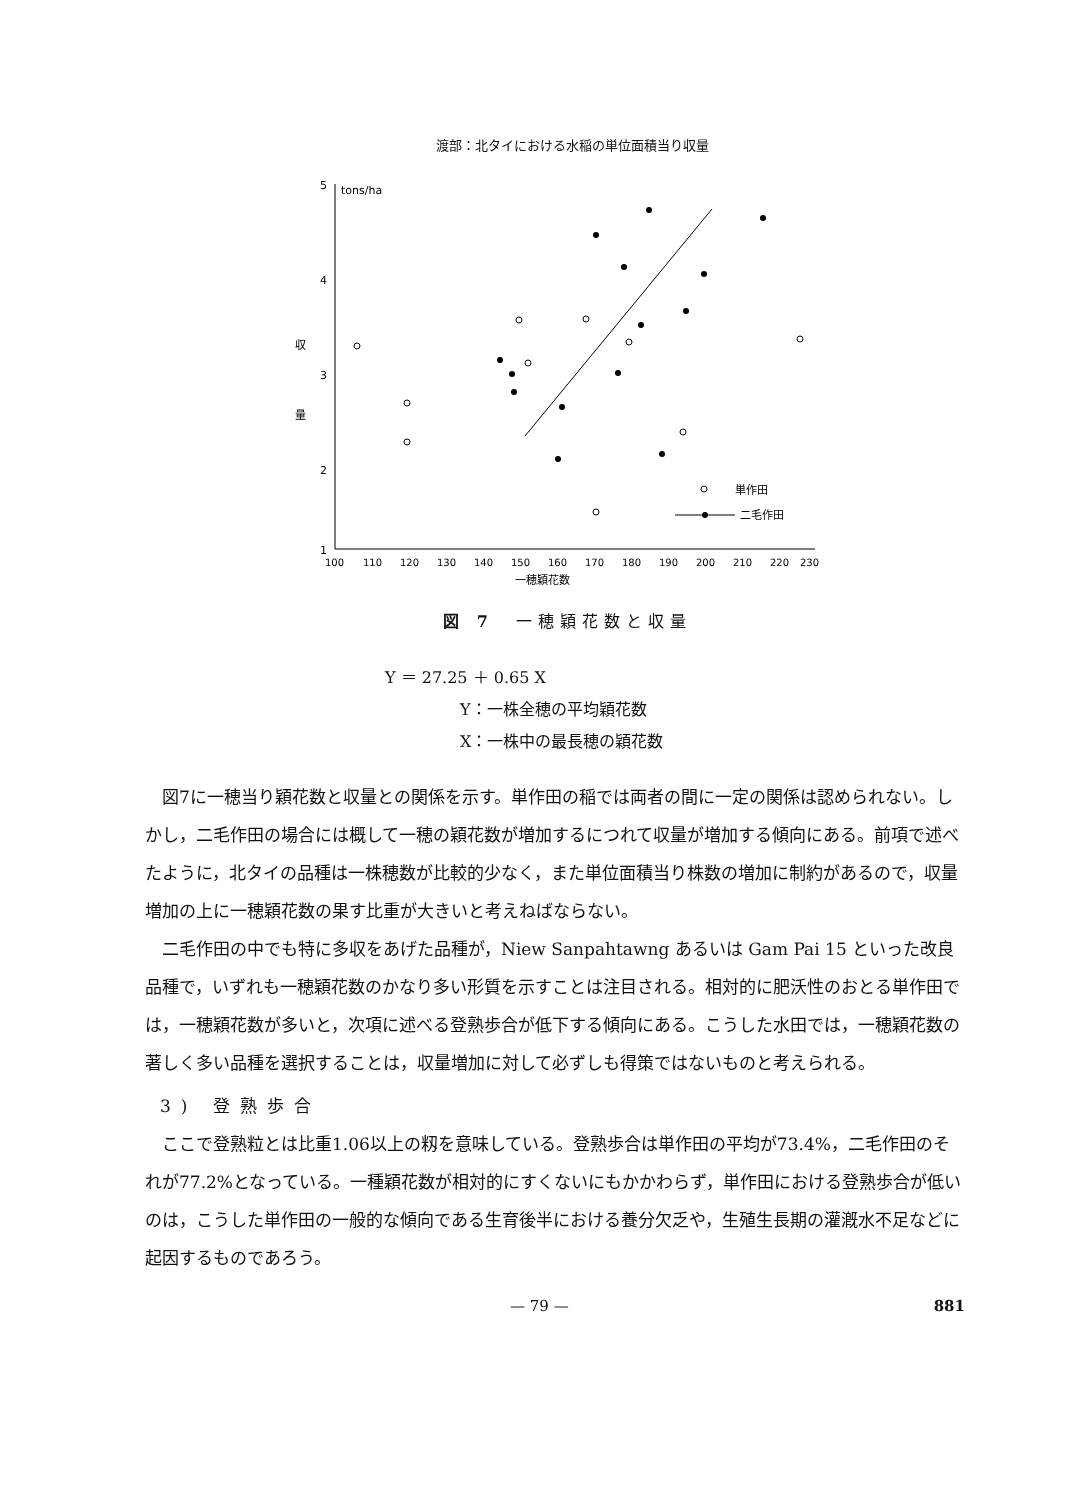渡部：北タイにおける水稲の単位面積当り収量
5
tons/ha
4
3
2
1
収
量
100
110
120
130
140
150
160
170
180
190
200
210
220
230
一穂穎花数
単作田
二毛作田
図 7　一穂穎花数と収量
Y ＝ 27.25 ＋ 0.65 X
Y：一株全穂の平均穎花数
X：一株中の最長穂の穎花数
図7に一穂当り穎花数と収量との関係を示す。単作田の稲では両者の間に一定の関係は認められない。しかし，二毛作田の場合には概して一穂の穎花数が増加するにつれて収量が増加する傾向にある。前項で述べたように，北タイの品種は一株穂数が比較的少なく，また単位面積当り株数の増加に制約があるので，収量増加の上に一穂穎花数の果す比重が大きいと考えねばならない。
二毛作田の中でも特に多収をあげた品種が，Niew Sanpahtawng あるいは Gam Pai 15 といった改良品種で，いずれも一穂穎花数のかなり多い形質を示すことは注目される。相対的に肥沃性のおとる単作田では，一穂穎花数が多いと，次項に述べる登熟歩合が低下する傾向にある。こうした水田では，一穂穎花数の著しく多い品種を選択することは，収量増加に対して必ずしも得策ではないものと考えられる。
3) 登熟歩合
ここで登熟粒とは比重1.06以上の籾を意味している。登熟歩合は単作田の平均が73.4%，二毛作田のそれが77.2%となっている。一種穎花数が相対的にすくないにもかかわらず，単作田における登熟歩合が低いのは，こうした単作田の一般的な傾向である生育後半における養分欠乏や，生殖生長期の灌漑水不足などに起因するものであろう。
— 79 — 881